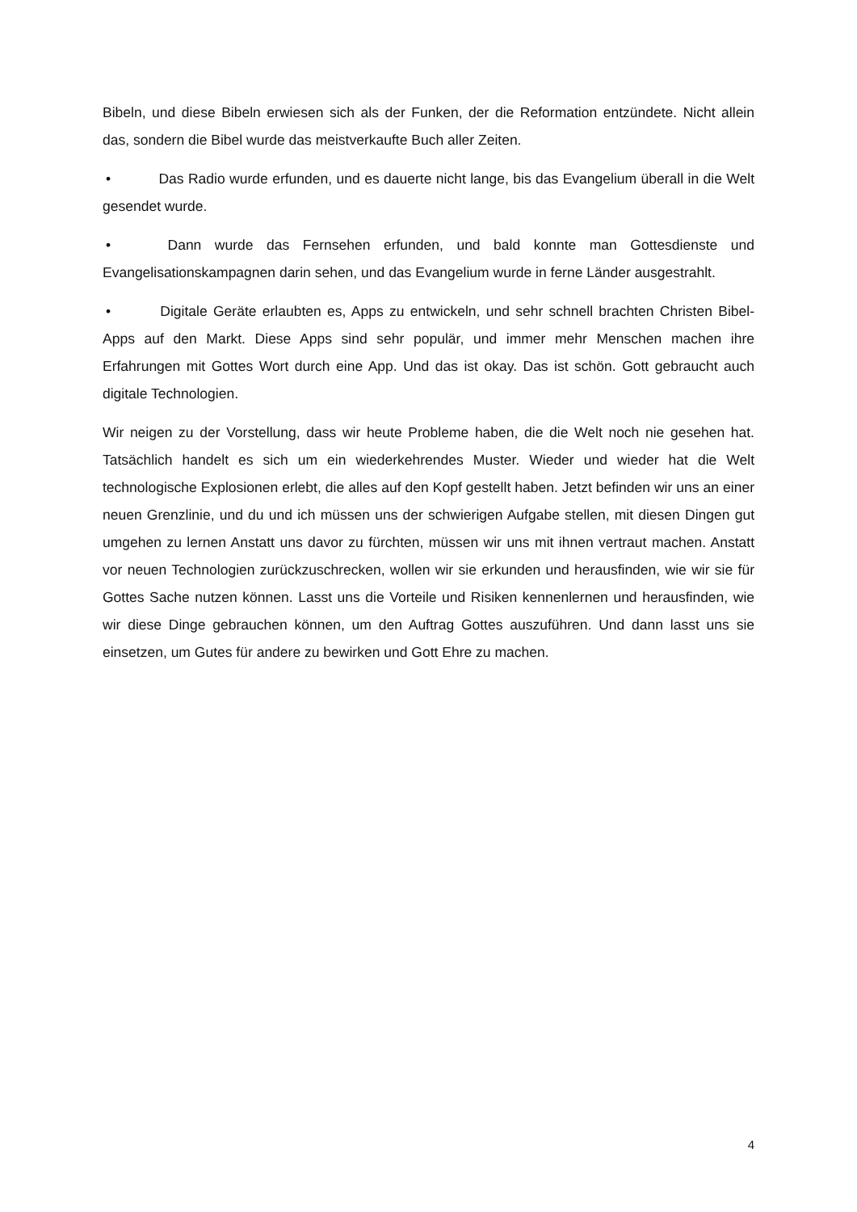Bibeln, und diese Bibeln erwiesen sich als der Funken, der die Reformation entzündete. Nicht allein das, sondern die Bibel wurde das meistverkaufte Buch aller Zeiten.
• Das Radio wurde erfunden, und es dauerte nicht lange, bis das Evangelium überall in die Welt gesendet wurde.
• Dann wurde das Fernsehen erfunden, und bald konnte man Gottesdienste und Evangelisationskampagnen darin sehen, und das Evangelium wurde in ferne Länder ausgestrahlt.
• Digitale Geräte erlaubten es, Apps zu entwickeln, und sehr schnell brachten Christen Bibel-Apps auf den Markt. Diese Apps sind sehr populär, und immer mehr Menschen machen ihre Erfahrungen mit Gottes Wort durch eine App. Und das ist okay. Das ist schön. Gott gebraucht auch digitale Technologien.
Wir neigen zu der Vorstellung, dass wir heute Probleme haben, die die Welt noch nie gesehen hat. Tatsächlich handelt es sich um ein wiederkehrendes Muster. Wieder und wieder hat die Welt technologische Explosionen erlebt, die alles auf den Kopf gestellt haben. Jetzt befinden wir uns an einer neuen Grenzlinie, und du und ich müssen uns der schwierigen Aufgabe stellen, mit diesen Dingen gut umgehen zu lernen Anstatt uns davor zu fürchten, müssen wir uns mit ihnen vertraut machen. Anstatt vor neuen Technologien zurückzuschrecken, wollen wir sie erkunden und herausfinden, wie wir sie für Gottes Sache nutzen können. Lasst uns die Vorteile und Risiken kennenlernen und herausfinden, wie wir diese Dinge gebrauchen können, um den Auftrag Gottes auszuführen. Und dann lasst uns sie einsetzen, um Gutes für andere zu bewirken und Gott Ehre zu machen.
4